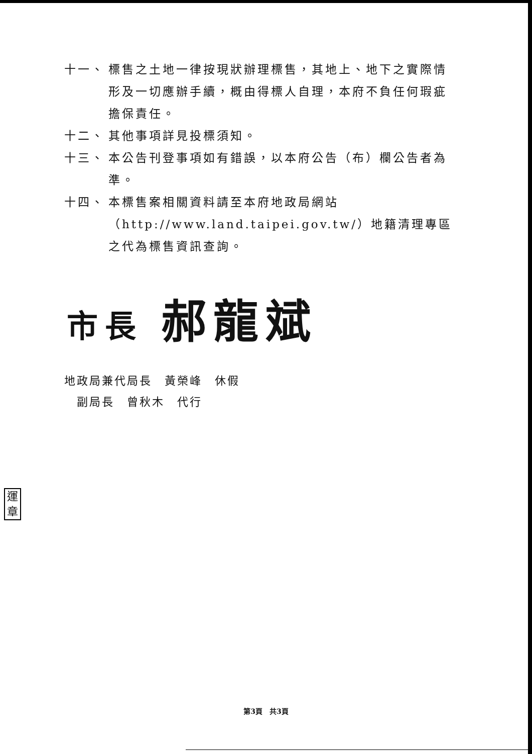十一、 標售之土地一律按現狀辦理標售，其地上、地下之實際情形及一切應辦手續，概由得標人自理，本府不負任何瑕疵擔保責任。
十二、 其他事項詳見投標須知。
十三、 本公告刊登事項如有錯誤，以本府公告（布）欄公告者為準。
十四、 本標售案相關資料請至本府地政局網站（http://www.land.taipei.gov.tw/）地籍清理專區之代為標售資訊查詢。
市長 郝龍斌
地政局兼代局長　黃榮峰　休假
　副局長　曾秋木　代行
運
章
第3頁　共3頁